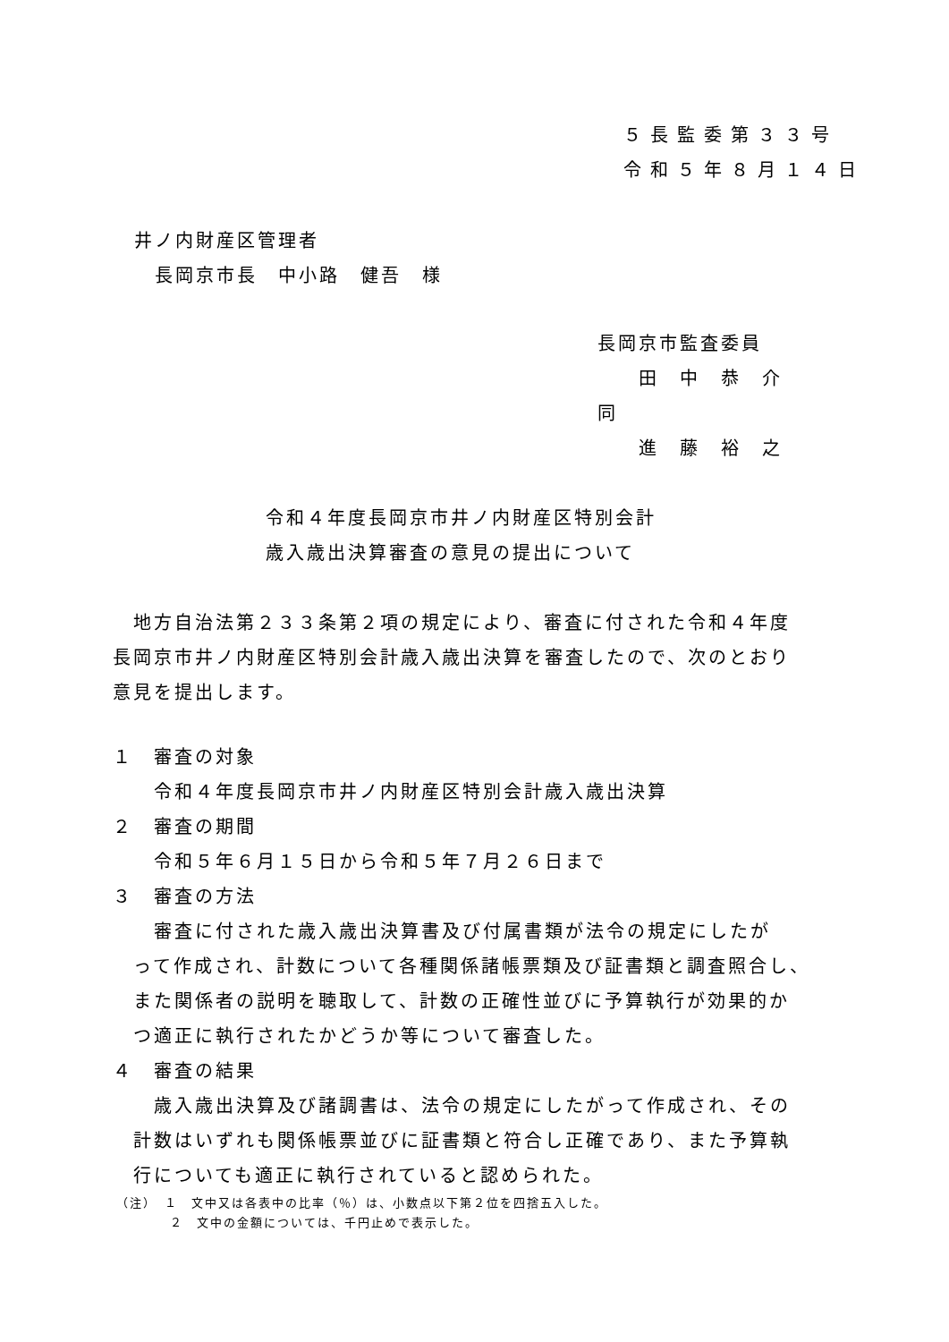５長監委第３３号
令和５年８月１４日
井ノ内財産区管理者
　長岡京市長　中小路　健吾　様
長岡京市監査委員
　　田　中　恭　介
同
　　進　藤　裕　之
令和４年度長岡京市井ノ内財産区特別会計
歳入歳出決算審査の意見の提出について
　地方自治法第２３３条第２項の規定により、審査に付された令和４年度
長岡京市井ノ内財産区特別会計歳入歳出決算を審査したので、次のとおり
意見を提出します。
１　審査の対象
　　令和４年度長岡京市井ノ内財産区特別会計歳入歳出決算
２　審査の期間
　　令和５年６月１５日から令和５年７月２６日まで
３　審査の方法
　　審査に付された歳入歳出決算書及び付属書類が法令の規定にしたが
　って作成され、計数について各種関係諸帳票類及び証書類と調査照合し、
　また関係者の説明を聴取して、計数の正確性並びに予算執行が効果的か
　つ適正に執行されたかどうか等について審査した。
４　審査の結果
　　歳入歳出決算及び諸調書は、法令の規定にしたがって作成され、その
　計数はいずれも関係帳票並びに証書類と符合し正確であり、また予算執
　行についても適正に執行されていると認められた。
（注）　１　文中又は各表中の比率（％）は、小数点以下第２位を四捨五入した。
　　　　２　文中の金額については、千円止めで表示した。